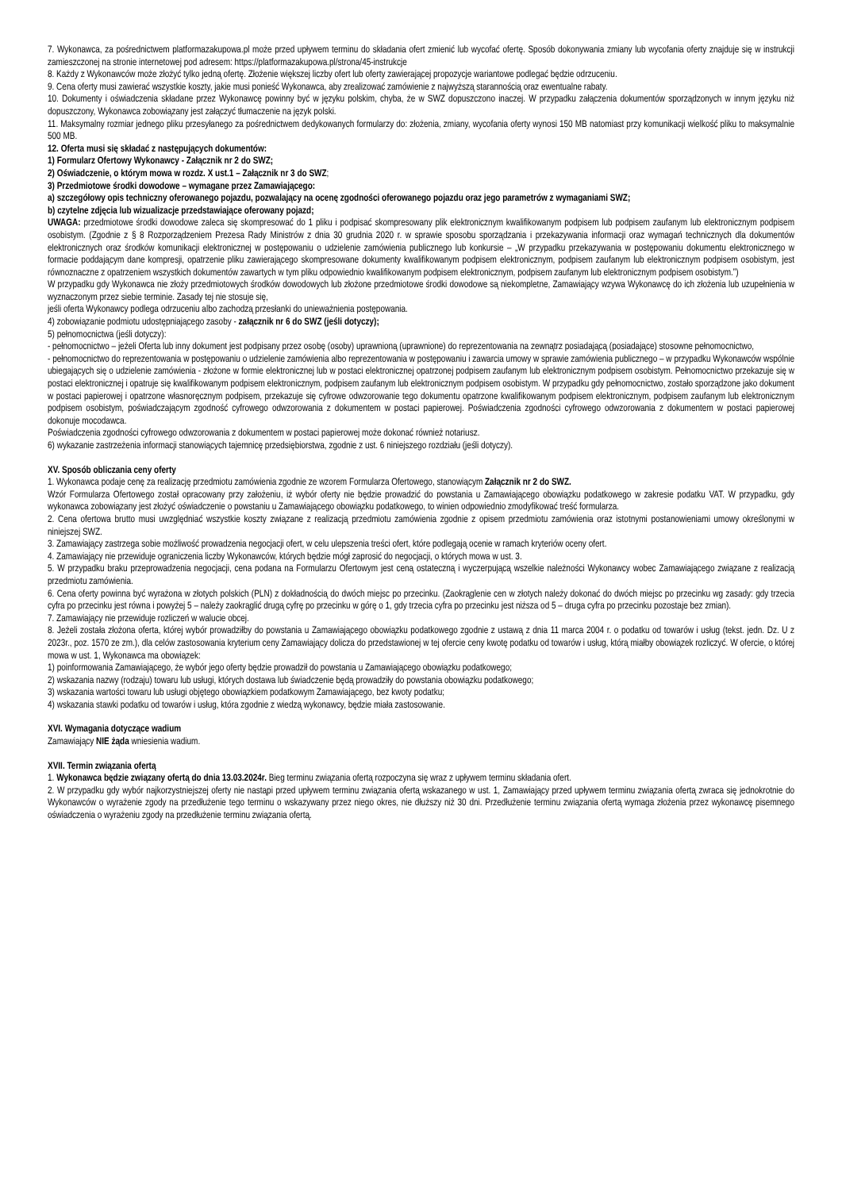7. Wykonawca, za pośrednictwem platformazakupowa.pl może przed upływem terminu do składania ofert zmienić lub wycofać ofertę. Sposób dokonywania zmiany lub wycofania oferty znajduje się w instrukcji zamieszczonej na stronie internetowej pod adresem: https://platformazakupowa.pl/strona/45-instrukcje
8. Każdy z Wykonawców może złożyć tylko jedną ofertę. Złożenie większej liczby ofert lub oferty zawierającej propozycje wariantowe podlegać będzie odrzuceniu.
9. Cena oferty musi zawierać wszystkie koszty, jakie musi ponieść Wykonawca, aby zrealizować zamówienie z najwyższą starannością oraz ewentualne rabaty.
10. Dokumenty i oświadczenia składane przez Wykonawcę powinny być w języku polskim, chyba, że w SWZ dopuszczono inaczej. W przypadku załączenia dokumentów sporządzonych w innym języku niż dopuszczony, Wykonawca zobowiązany jest załączyć tłumaczenie na język polski.
11. Maksymalny rozmiar jednego pliku przesyłanego za pośrednictwem dedykowanych formularzy do: złożenia, zmiany, wycofania oferty wynosi 150 MB natomiast przy komunikacji wielkość pliku to maksymalnie 500 MB.
12. Oferta musi się składać z następujących dokumentów:
1) Formularz Ofertowy Wykonawcy - Załącznik nr 2 do SWZ;
2) Oświadczenie, o którym mowa w rozdz. X ust.1 – Załącznik nr 3 do SWZ;
3) Przedmiotowe środki dowodowe – wymagane przez Zamawiającego:
a) szczegółowy opis techniczny oferowanego pojazdu, pozwalający na ocenę zgodności oferowanego pojazdu oraz jego parametrów z wymaganiami SWZ;
b) czytelne zdjęcia lub wizualizacje przedstawiające oferowany pojazd;
UWAGA: przedmiotowe środki dowodowe zaleca się skompresować do 1 pliku i podpisać skompresowany plik elektronicznym kwalifikowanym podpisem lub podpisem zaufanym lub elektronicznym podpisem osobistym. (Zgodnie z § 8 Rozporządzeniem Prezesa Rady Ministrów z dnia 30 grudnia 2020 r. w sprawie sposobu sporządzania i przekazywania informacji oraz wymagań technicznych dla dokumentów elektronicznych oraz środków komunikacji elektronicznej w postępowaniu o udzielenie zamówienia publicznego lub konkursie – „W przypadku przekazywania w postępowaniu dokumentu elektronicznego w formacie poddającym dane kompresji, opatrzenie pliku zawierającego skompresowane dokumenty kwalifikowanym podpisem elektronicznym, podpisem zaufanym lub elektronicznym podpisem osobistym, jest równoznaczne z opatrzeniem wszystkich dokumentów zawartych w tym pliku odpowiednio kwalifikowanym podpisem elektronicznym, podpisem zaufanym lub elektronicznym podpisem osobistym.”)
W przypadku gdy Wykonawca nie złoży przedmiotowych środków dowodowych lub złożone przedmiotowe środki dowodowe są niekompletne, Zamawiający wzywa Wykonawcę do ich złożenia lub uzupełnienia w wyznaczonym przez siebie terminie. Zasady tej nie stosuje się,
jeśli oferta Wykonawcy podlega odrzuceniu albo zachodzą przesłanki do unieważnienia postępowania.
4) zobowiązanie podmiotu udostępniającego zasoby - załącznik nr 6 do SWZ (jeśli dotyczy);
5) pełnomocnictwa (jeśli dotyczy):
- pełnomocnictwo – jeżeli Oferta lub inny dokument jest podpisany przez osobę (osoby) uprawnioną (uprawnione) do reprezentowania na zewnątrz posiadającą (posiadające) stosowne pełnomocnictwo,
- pełnomocnictwo do reprezentowania w postępowaniu o udzielenie zamówienia albo reprezentowania w postępowaniu i zawarcia umowy w sprawie zamówienia publicznego – w przypadku Wykonawców wspólnie ubiegających się o udzielenie zamówienia - złożone w formie elektronicznej lub w postaci elektronicznej opatrzonej podpisem zaufanym lub elektronicznym podpisem osobistym. Pełnomocnictwo przekazuje się w postaci elektronicznej i opatruje się kwalifikowanym podpisem elektronicznym, podpisem zaufanym lub elektronicznym podpisem osobistym. W przypadku gdy pełnomocnictwo, zostało sporządzone jako dokument w postaci papierowej i opatrzone własnoręcznym podpisem, przekazuje się cyfrowe odwzorowanie tego dokumentu opatrzone kwalifikowanym podpisem elektronicznym, podpisem zaufanym lub elektronicznym podpisem osobistym, poświadczającym zgodność cyfrowego odwzorowania z dokumentem w postaci papierowej. Poświadczenia zgodności cyfrowego odwzorowania z dokumentem w postaci papierowej dokonuje mocodawca.
Poświadczenia zgodności cyfrowego odwzorowania z dokumentem w postaci papierowej może dokonać również notariusz.
6) wykazanie zastrzeżenia informacji stanowiących tajemnicę przedsiębiorstwa, zgodnie z ust. 6 niniejszego rozdziału (jeśli dotyczy).
XV. Sposób obliczania ceny oferty
1. Wykonawca podaje cenę za realizację przedmiotu zamówienia zgodnie ze wzorem Formularza Ofertowego, stanowiącym Załącznik nr 2 do SWZ.
Wzór Formularza Ofertowego został opracowany przy założeniu, iż wybór oferty nie będzie prowadzić do powstania u Zamawiającego obowiązku podatkowego w zakresie podatku VAT. W przypadku, gdy wykonawca zobowiązany jest złożyć oświadczenie o powstaniu u Zamawiającego obowiązku podatkowego, to winien odpowiednio zmodyfikować treść formularza.
2. Cena ofertowa brutto musi uwzględniać wszystkie koszty związane z realizacją przedmiotu zamówienia zgodnie z opisem przedmiotu zamówienia oraz istotnymi postanowieniami umowy określonymi w niniejszej SWZ.
3. Zamawiający zastrzega sobie możliwość prowadzenia negocjacji ofert, w celu ulepszenia treści ofert, które podlegają ocenie w ramach kryteriów oceny ofert.
4. Zamawiający nie przewiduje ograniczenia liczby Wykonawców, których będzie mógł zaprosić do negocjacji, o których mowa w ust. 3.
5. W przypadku braku przeprowadzenia negocjacji, cena podana na Formularzu Ofertowym jest ceną ostateczną i wyczerpującą wszelkie należności Wykonawcy wobec Zamawiającego związane z realizacją przedmiotu zamówienia.
6. Cena oferty powinna być wyrażona w złotych polskich (PLN) z dokładnością do dwóch miejsc po przecinku. (Zaokrąglenie cen w złotych należy dokonać do dwóch miejsc po przecinku wg zasady: gdy trzecia cyfra po przecinku jest równa i powyżej 5 – należy zaokrąglić drugą cyfrę po przecinku w górę o 1, gdy trzecia cyfra po przecinku jest niższa od 5 – druga cyfra po przecinku pozostaje bez zmian).
7. Zamawiający nie przewiduje rozliczeń w walucie obcej.
8. Jeżeli została złożona oferta, której wybór prowadziłby do powstania u Zamawiającego obowiązku podatkowego zgodnie z ustawą z dnia 11 marca 2004 r. o podatku od towarów i usług (tekst. jedn. Dz. U z 2023r., poz. 1570 ze zm.), dla celów zastosowania kryterium ceny Zamawiający dolicza do przedstawionej w tej ofercie ceny kwotę podatku od towarów i usług, którą miałby obowiązek rozliczyć. W ofercie, o której mowa w ust. 1, Wykonawca ma obowiązek:
1) poinformowania Zamawiającego, że wybór jego oferty będzie prowadził do powstania u Zamawiającego obowiązku podatkowego;
2) wskazania nazwy (rodzaju) towaru lub usługi, których dostawa lub świadczenie będą prowadziły do powstania obowiązku podatkowego;
3) wskazania wartości towaru lub usługi objętego obowiązkiem podatkowym Zamawiającego, bez kwoty podatku;
4) wskazania stawki podatku od towarów i usług, która zgodnie z wiedzą wykonawcy, będzie miała zastosowanie.
XVI. Wymagania dotyczące wadium
Zamawiający NIE żąda wniesienia wadium.
XVII. Termin związania ofertą
1. Wykonawca będzie związany ofertą do dnia 13.03.2024r. Bieg terminu związania ofertą rozpoczyna się wraz z upływem terminu składania ofert.
2. W przypadku gdy wybór najkorzystniejszej oferty nie nastąpi przed upływem terminu związania ofertą wskazanego w ust. 1, Zamawiający przed upływem terminu związania ofertą zwraca się jednokrotnie do Wykonawców o wyrażenie zgody na przedłużenie tego terminu o wskazywany przez niego okres, nie dłuższy niż 30 dni. Przedłużenie terminu związania ofertą wymaga złożenia przez wykonawcę pisemnego oświadczenia o wyrażeniu zgody na przedłużenie terminu związania ofertą.